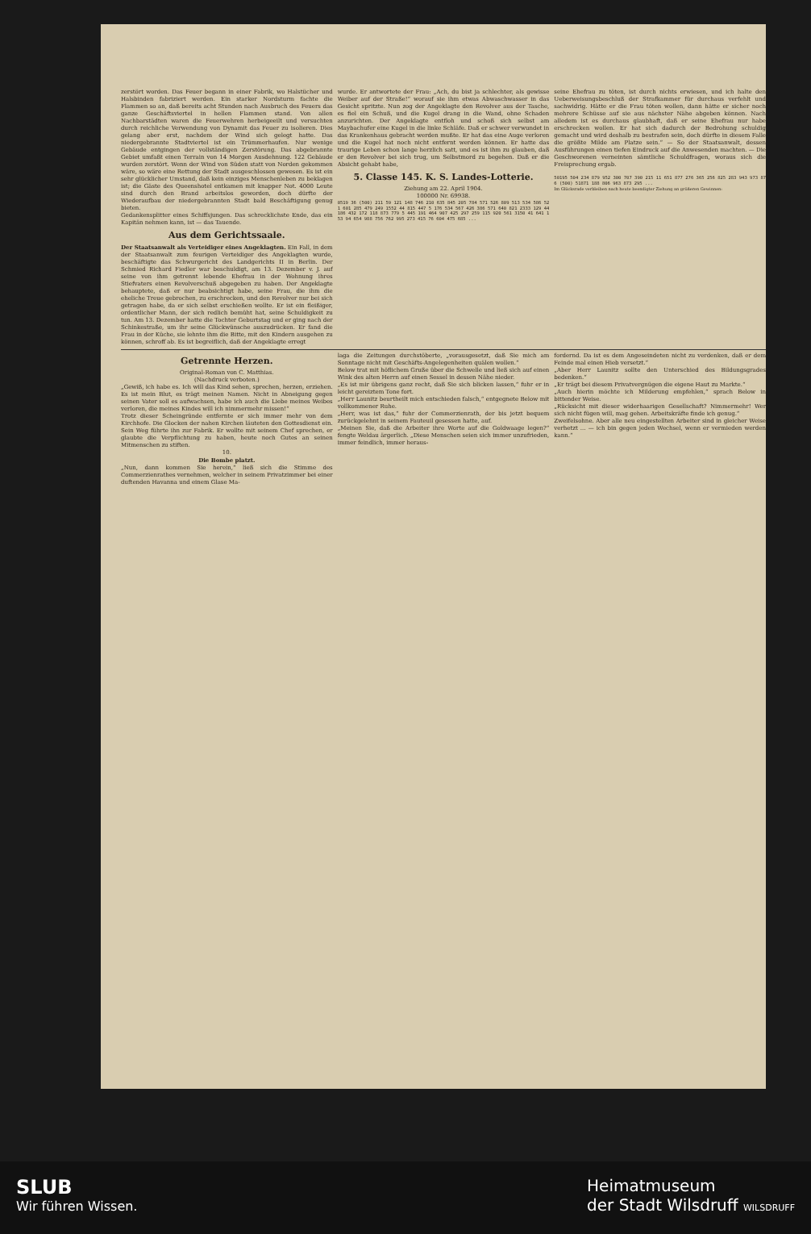zerstört worden. Das Feuer begann in einer Fabrik, wo Halstücher und Halsbinden fabriziert werden. Ein starker Nordsturm fachte die Flammen so an, daß bereits acht Stunden nach Ausbruch des Feuers das ganze Geschäftsviertel in hellen Flammen stand. Von allen Nachbarstädten waren die Feuerwehren herbeigeeilt und versuchten durch reichliche Verwendung von Dynamit das Feuer zu isolieren. Dies gelang aber erst, nachdem der Wind sich gelegt hatte. Das niedergebrannte Stadtviertel ist ein Trümmerhaufen. Nur wenige Gebäude entgingen der vollständigen Zerstörung. Das abgebrannte Gebiet umfaßt einen Terrain von 14 Morgen Ausdehnung. 122 Gebäude wurden zerstört. Wenn der Wind von Süden statt von Norden gekommen wäre, so wäre eine Rettung der Stadt ausgeschlossen gewesen. Es ist ein sehr glücklicher Umstand, daß kein einziges Menschenleben zu beklagen ist; die Gäste des Queenshotel entkamen mit knapper Not. 4000 Leute sind durch den Brand arbeitslos geworden, doch dürfte der Wiederaufbau der niedergebrannten Stadt bald Beschäftigung genug bieten.
Gedankensplitter eines Schiffsjungen. Das schrecklichste Ende, das ein Kapitän nehmen kann, ist — das Tauende.
Aus dem Gerichtssaale.
Der Staatsanwalt als Verteidiger eines Angeklagten. Ein Fall, in dem der Staatsanwalt zum feurigen Verteidiger des Angeklagten wurde, beschäftigte das Schwurgericht des Landgerichts II in Berlin. Der Schmied Richard Fiedler war beschuldigt, am 13. Dezember v. J. auf seine von ihm getrennt lebende Ehefrau in der Wohnung ihres Stiefvaters einen Revolverschuß abgegeben zu haben. Der Angeklagte behauptete, daß er nur beabsichtigt habe, seine Frau, die ihm die eheliche Treue gebrochen, zu erschrecken, und den Revolver nur bei sich getragen habe, da er sich selbst erschießen wollte. Er ist ein fleißiger, ordentlicher Mann, der sich redlich bemüht hat, seine Schuldigkeit zu tun. Am 13. Dezember hatte die Tochter Geburtstag und er ging nach der Schinkestraße, um ihr seine Glückwünsche auszudrücken. Er fand die Frau in der Küche, sie lehnte ihm die Bitte, mit den Kindern ausgehen zu können, schroff ab. Es ist begreiflich, daß der Angeklagte erregt
wurde. Er antwortete der Frau: „Ach, du bist ja schlechter, als gewisse Weiber auf der Straße!“ worauf sie ihm etwas Abwaschwasser in das Gesicht spritzte. Nun zog der Angeklagte den Revolver aus der Tasche, es fiel ein Schuß, und die Kugel drang in die Wand, ohne Schaden anzurichten. Der Angeklagte entfloh und schoß sich selbst am Maybachufer eine Kugel in die linke Schläfe. Daß er schwer verwundet in das Krankenhaus gebracht werden mußte. Er hat das eine Auge verloren und die Kugel hat noch nicht entfernt werden können. Er hatte das traurige Leben schon lange herzlich satt, und es ist ihm zu glauben, daß er den Revolver bei sich trug, um Selbstmord zu begehen. Daß er die Absicht gehabt habe,
5. Classe 145. K. S. Landes-Lotterie.
Ziehung am 22. April 1904.
100000 Nr. 69938.
0519 36 (500) 211 59 121 148 746 210 635 845 205 784 571 526 809 513 534 586 521 601 285 479 249 1552 44 815 447 5 176 534 567 426 386 571 640 821 2333 129 44 186 432 172 118 873 779 5 445 191 464 907 425 297 259 115 920 561 3150 41 641 153 94 654 988 756 762 995 273 415 76 604 475 685 ...
seine Ehefrau zu töten, ist durch nichts erwiesen, und ich halte den Ueberweisungsbeschluß der Strafkammer für durchaus verfehlt und sachwidrig. Hätte er die Frau töten wollen, dann hätte er sicher noch mehrere Schüsse auf sie aus nächster Nähe abgeben können. Nach alledem ist es durchaus glaubhaft, daß er seine Ehefrau nur habe erschrecken wollen. Er hat sich dadurch der Bedrohung schuldig gemacht und wird deshalb zu bestrafen sein, doch dürfte in diesem Falle die größte Milde am Platze sein.“ — So der Staatsanwalt, dessen Ausführungen einen tiefen Eindruck auf die Anwesenden machten. — Die Geschworenen verneinten sämtliche Schuldfragen, woraus sich die Freisprechung ergab.
50195 504 234 879 952 300 707 390 215 11 651 877 276 365 256 825 283 943 973 876 (500) 51871 188 806 963 873 295 ...
Im Glücksrade verbleiben nach heute beendigter Ziehung an größeren Gewinnen:
Getrennte Herzen.
Original-Roman von C. Matthias.
(Nachdruck verboten.)
„Gewiß, ich habe es. Ich will das Kind sehen, sprechen, herzen, erziehen. Es ist mein Blut, es trägt meinen Namen. Nicht in Abneigung gegen seinen Vater soll es aufwachsen, habe ich auch die Liebe meines Weibes verloren, die meines Kindes will ich nimmermehr missen!“
Trotz dieser Scheingründe entfernte er sich immer mehr von dem Kirchhofe. Die Glocken der nahen Kirchen läuteten den Gottesdienst ein. Sein Weg führte ihn zur Fabrik. Er wollte mit seinem Chef sprechen, er glaubte die Verpflichtung zu haben, heute noch Gutes an seinen Mitmenschen zu stiften.
10.
Die Bombe platzt.
„Nun, dann kommen Sie herein,“ ließ sich die Stimme des Commerzienrathes vernehmen, welcher in seinem Privatzimmer bei einer duftenden Havanna und einem Glase Ma-
laga die Zeitungen durchstöberte, „vorausgesetzt, daß Sie mich am Sonntage nicht mit Geschäfts-Angelegenheiten quälen wollen.“
Below trat mit höflichem Gruße über die Schwelle und ließ sich auf einen Wink des alten Herrn auf einen Sessel in dessen Nähe nieder.
„Es ist mir übrigens ganz recht, daß Sie sich blicken lassen,“ fuhr er in leicht gereiztem Tone fort.
„Herr Launitz beurtheilt mich entschieden falsch,“ entgegnete Below mit vollkommener Ruhe.
„Herr, was ist das,“ fuhr der Commerzienrath, der bis jetzt bequem zurückgelehnt in seinem Fauteuil gesessen hatte, auf.
„Meinen Sie, daß die Arbeiter ihre Worte auf die Goldwaage legen?“ fengte Weldau ärgerlich. „Diese Menschen seien sich immer unzufrieden, immer feindlich, immer heraus-
fordernd. Da ist es dem Angeseindeten nicht zu verdenken, daß er dem Feinde mal einen Hieb versetzt.“
„Aber Herr Launitz sollte den Unterschied des Bildungsgrades bedenken.“
„Er trägt bei diesem Privatvergnügen die eigene Haut zu Markte.“
„Auch hierin möchte ich Milderung empfehlen,“ sprach Below in bittender Weise.
„Rücksicht mit dieser widerhaarigen Gesellschaft? Nimmermehr! Wer sich nicht fügen will, mag gehen. Arbeitskräfte finde ich genug.“
Zweifelsohne. Aber alle neu eingestellten Arbeiter sind in gleicher Weise verhetzt ... — ich bin gegen jeden Wechsel, wenn er vermieden werden kann.“
SLUB
Wir führen Wissen.
Heimatmuseum
der Stadt Wilsdruff WILSDRUFF